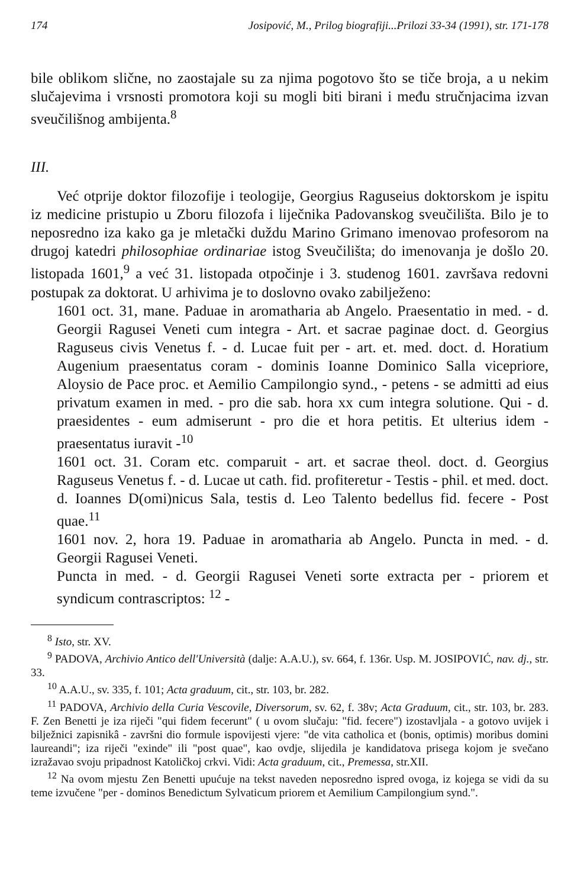174 Josipović, M., Prilog biografiji...Prilozi 33-34 (1991), str. 171-178
bile oblikom slične, no zaostajale su za njima pogotovo što se tiče broja, a u nekim slučajevima i vrsnosti promotora koji su mogli biti birani i među stručnjacima izvan sveučilišnog ambijenta.<sup>8</sup>
III.
Već otprije doktor filozofije i teologije, Georgius Raguseius doktorskom je ispitu iz medicine pristupio u Zboru filozofa i liječnika Padovanskog sveučilišta. Bilo je to neposredno iza kako ga je mletački duždu Marino Grimano imenovao profesorom na drugoj katedri philosophiae ordinariae istog Sveučilišta; do imenovanja je došlo 20. listopada 1601,<sup>9</sup> a već 31. listopada otpočinje i 3. studenog 1601. završava redovni postupak za doktorat. U arhivima je to doslovno ovako zabilježeno:
1601 oct. 31, mane. Paduae in aromatharia ab Angelo. Praesentatio in med. - d. Georgii Ragusei Veneti cum integra - Art. et sacrae paginae doct. d. Georgius Raguseus civis Venetus f. - d. Lucae fuit per - art. et. med. doct. d. Horatium Augenium praesentatus coram - dominis Ioanne Dominico Salla vicepriore, Aloysio de Pace proc. et Aemilio Campilongio synd., - petens - se admitti ad eius privatum examen in med. - pro die sab. hora xx cum integra solutione. Qui - d. praesidentes - eum admiserunt - pro die et hora petitis. Et ulterius idem - praesentatus iuravit -<sup>10</sup>
1601 oct. 31. Coram etc. comparuit - art. et sacrae theol. doct. d. Georgius Raguseus Venetus f. - d. Lucae ut cath. fid. profiteretur - Testis - phil. et med. doct. d. Ioannes D(omi)nicus Sala, testis d. Leo Talento bedellus fid. fecere - Post quae.<sup>11</sup>
1601 nov. 2, hora 19. Paduae in aromatharia ab Angelo. Puncta in med. - d. Georgii Ragusei Veneti.
Puncta in med. - d. Georgii Ragusei Veneti sorte extracta per - priorem et syndicum contrascriptos: <sup>12</sup> -
<sup>8</sup> Isto, str. XV.
<sup>9</sup> PADOVA, Archivio Antico dell'Università (dalje: A.A.U.), sv. 664, f. 136r. Usp. M. JOSIPOVIĆ, nav. dj., str. 33.
<sup>10</sup> A.A.U., sv. 335, f. 101; Acta graduum, cit., str. 103, br. 282.
<sup>11</sup> PADOVA, Archivio della Curia Vescovile, Diversorum, sv. 62, f. 38v; Acta Graduum, cit., str. 103, br. 283. F. Zen Benetti je iza riječi "qui fidem fecerunt" ( u ovom slučaju: "fid. fecere") izostavljala - a gotovo uvijek i bilježnici zapisnikâ - završni dio formule ispovijesti vjere: "de vita catholica et (bonis, optimis) moribus domini laureandi"; iza riječi "exinde" ili "post quae", kao ovdje, slijedila je kandidatova prisega kojom je svečano izražavao svoju pripadnost Katoličkoj crkvi. Vidi: Acta graduum, cit., Premessa, str.XII.
<sup>12</sup> Na ovom mjestu Zen Benetti upućuje na tekst naveden neposredno ispred ovoga, iz kojega se vidi da su teme izvučene "per - dominos Benedictum Sylvaticum priorem et Aemilium Campilongium synd.".